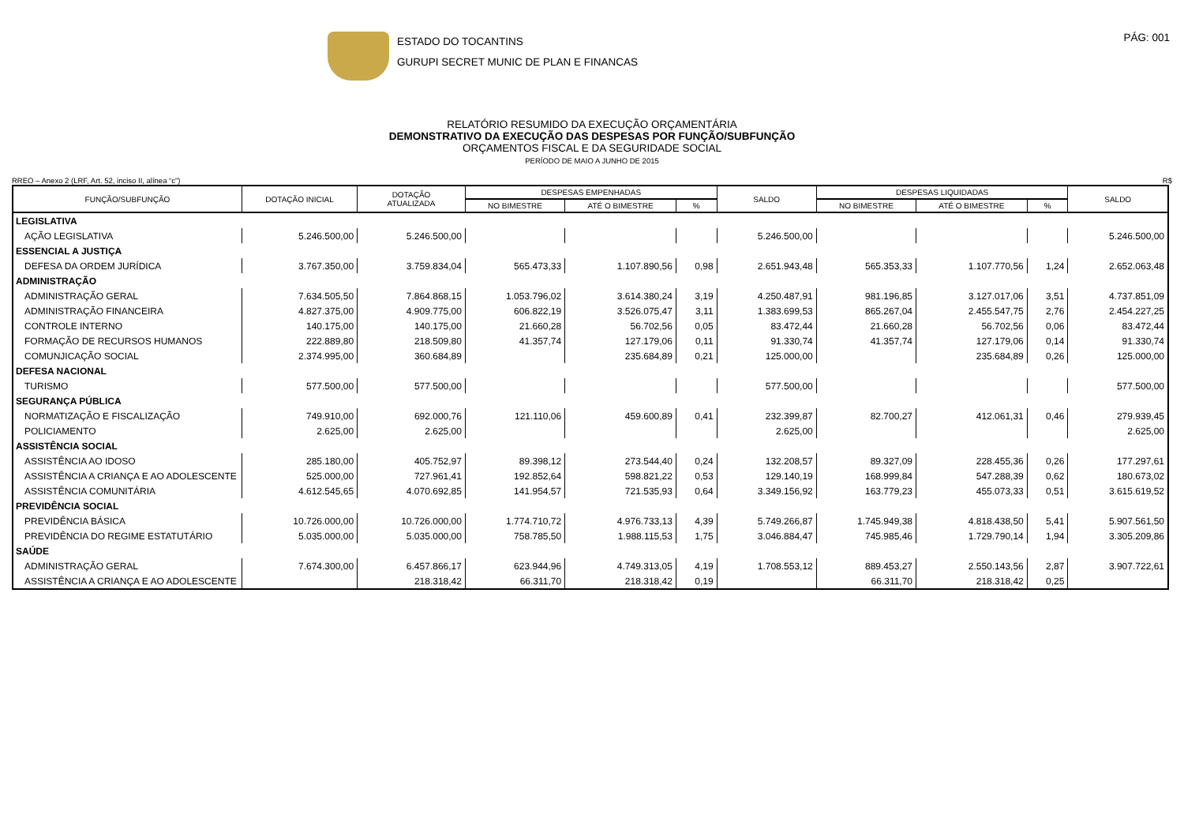ESTADO DO TOCANTINS
GURUPI SECRET MUNIC DE PLAN E FINANCAS
PÁG: 001
RELATÓRIO RESUMIDO DA EXECUÇÃO ORÇAMENTÁRIA
DEMONSTRATIVO DA EXECUÇÃO DAS DESPESAS POR FUNÇÃO/SUBFUNÇÃO
ORÇAMENTOS FISCAL E DA SEGURIDADE SOCIAL
PERÍODO DE MAIO A JUNHO DE 2015
RREO – Anexo 2 (LRF, Art. 52, inciso II, alínea “c”) R$
| FUNÇÃO/SUBFUNÇÃO | DOTAÇÃO INICIAL | DOTAÇÃO ATUALIZADA | DESPESAS EMPENHADAS | | | SALDO | DESPESAS LIQUIDADAS | | | SALDO |
| --- | --- | --- | --- | --- | --- | --- | --- | --- | --- | --- |
| | | | NO BIMESTRE | ATÉ O BIMESTRE | % | | NO BIMESTRE | ATÉ O BIMESTRE | % | |
| LEGISLATIVA | | | | | | | | | | |
| AÇÃO LEGISLATIVA | 5.246.500,00 | 5.246.500,00 | | | | 5.246.500,00 | | | | 5.246.500,00 |
| ESSENCIAL A JUSTIÇA | | | | | | | | | | |
| DEFESA DA ORDEM JURÍDICA | 3.767.350,00 | 3.759.834,04 | 565.473,33 | 1.107.890,56 | 0,98 | 2.651.943,48 | 565.353,33 | 1.107.770,56 | 1,24 | 2.652.063,48 |
| ADMINISTRAÇÃO | | | | | | | | | | |
| ADMINISTRAÇÃO GERAL | 7.634.505,50 | 7.864.868,15 | 1.053.796,02 | 3.614.380,24 | 3,19 | 4.250.487,91 | 981.196,85 | 3.127.017,06 | 3,51 | 4.737.851,09 |
| ADMINISTRAÇÃO FINANCEIRA | 4.827.375,00 | 4.909.775,00 | 606.822,19 | 3.526.075,47 | 3,11 | 1.383.699,53 | 865.267,04 | 2.455.547,75 | 2,76 | 2.454.227,25 |
| CONTROLE INTERNO | 140.175,00 | 140.175,00 | 21.660,28 | 56.702,56 | 0,05 | 83.472,44 | 21.660,28 | 56.702,56 | 0,06 | 83.472,44 |
| FORMAÇÃO DE RECURSOS HUMANOS | 222.889,80 | 218.509,80 | 41.357,74 | 127.179,06 | 0,11 | 91.330,74 | 41.357,74 | 127.179,06 | 0,14 | 91.330,74 |
| COMUNJICAÇÃO SOCIAL | 2.374.995,00 | 360.684,89 | | 235.684,89 | 0,21 | 125.000,00 | | 235.684,89 | 0,26 | 125.000,00 |
| DEFESA NACIONAL | | | | | | | | | | |
| TURISMO | 577.500,00 | 577.500,00 | | | | 577.500,00 | | | | 577.500,00 |
| SEGURANÇA PÚBLICA | | | | | | | | | | |
| NORMATIZAÇÃO E FISCALIZAÇÃO | 749.910,00 | 692.000,76 | 121.110,06 | 459.600,89 | 0,41 | 232.399,87 | 82.700,27 | 412.061,31 | 0,46 | 279.939,45 |
| POLICIAMENTO | 2.625,00 | 2.625,00 | | | | 2.625,00 | | | | 2.625,00 |
| ASSISTÊNCIA SOCIAL | | | | | | | | | | |
| ASSISTÊNCIA AO IDOSO | 285.180,00 | 405.752,97 | 89.398,12 | 273.544,40 | 0,24 | 132.208,57 | 89.327,09 | 228.455,36 | 0,26 | 177.297,61 |
| ASSISTÊNCIA A CRIANÇA E AO ADOLESCENTE | 525.000,00 | 727.961,41 | 192.852,64 | 598.821,22 | 0,53 | 129.140,19 | 168.999,84 | 547.288,39 | 0,62 | 180.673,02 |
| ASSISTÊNCIA COMUNITÁRIA | 4.612.545,65 | 4.070.692,85 | 141.954,57 | 721.535,93 | 0,64 | 3.349.156,92 | 163.779,23 | 455.073,33 | 0,51 | 3.615.619,52 |
| PREVIDÊNCIA SOCIAL | | | | | | | | | | |
| PREVIDÊNCIA BÁSICA | 10.726.000,00 | 10.726.000,00 | 1.774.710,72 | 4.976.733,13 | 4,39 | 5.749.266,87 | 1.745.949,38 | 4.818.438,50 | 5,41 | 5.907.561,50 |
| PREVIDÊNCIA DO REGIME ESTATUTÁRIO | 5.035.000,00 | 5.035.000,00 | 758.785,50 | 1.988.115,53 | 1,75 | 3.046.884,47 | 745.985,46 | 1.729.790,14 | 1,94 | 3.305.209,86 |
| SAÚDE | | | | | | | | | | |
| ADMINISTRAÇÃO GERAL | 7.674.300,00 | 6.457.866,17 | 623.944,96 | 4.749.313,05 | 4,19 | 1.708.553,12 | 889.453,27 | 2.550.143,56 | 2,87 | 3.907.722,61 |
| ASSISTÊNCIA A CRIANÇA E AO ADOLESCENTE | | 218.318,42 | 66.311,70 | 218.318,42 | 0,19 | | 66.311,70 | 218.318,42 | 0,25 | |